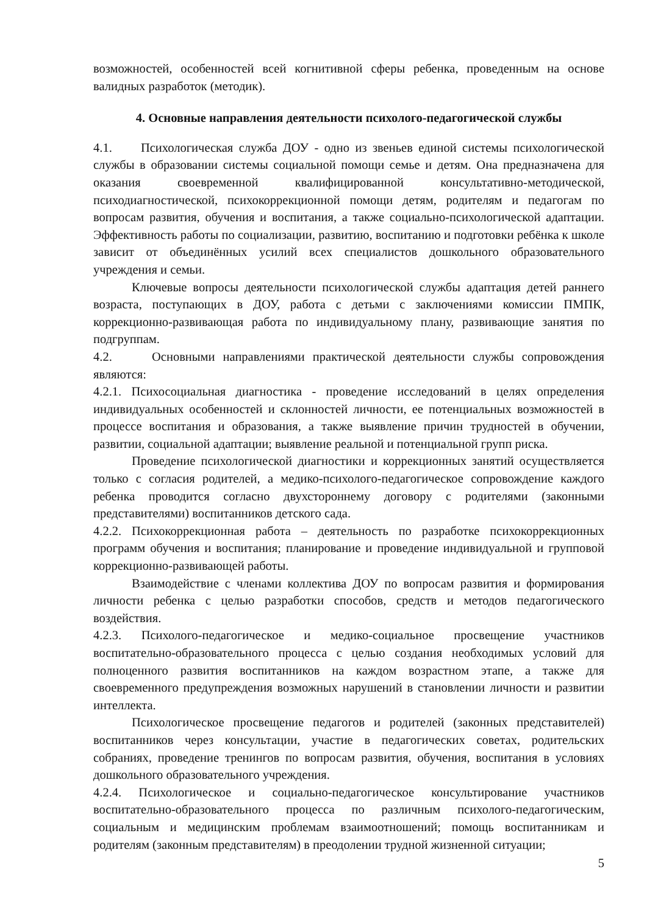возможностей, особенностей всей когнитивной сферы ребенка, проведенным на основе валидных разработок (методик).
4. Основные направления деятельности психолого-педагогической службы
4.1. Психологическая служба ДОУ - одно из звеньев единой системы психологической службы в образовании системы социальной помощи семье и детям. Она предназначена для оказания своевременной квалифицированной консультативно-методической, психодиагностической, психокоррекционной помощи детям, родителям и педагогам по вопросам развития, обучения и воспитания, а также социально-психологической адаптации. Эффективность работы по социализации, развитию, воспитанию и подготовки ребёнка к школе зависит от объединённых усилий всех специалистов дошкольного образовательного учреждения и семьи.
Ключевые вопросы деятельности психологической службы адаптация детей раннего возраста, поступающих в ДОУ, работа с детьми с заключениями комиссии ПМПК, коррекционно-развивающая работа по индивидуальному плану, развивающие занятия по подгруппам.
4.2. Основными направлениями практической деятельности службы сопровождения являются:
4.2.1. Психосоциальная диагностика - проведение исследований в целях определения индивидуальных особенностей и склонностей личности, ее потенциальных возможностей в процессе воспитания и образования, а также выявление причин трудностей в обучении, развитии, социальной адаптации; выявление реальной и потенциальной групп риска.
Проведение психологической диагностики и коррекционных занятий осуществляется только с согласия родителей, а медико-психолого-педагогическое сопровождение каждого ребенка проводится согласно двухстороннему договору с родителями (законными представителями) воспитанников детского сада.
4.2.2. Психокоррекционная работа – деятельность по разработке психокоррекционных программ обучения и воспитания; планирование и проведение индивидуальной и групповой коррекционно-развивающей работы.
Взаимодействие с членами коллектива ДОУ по вопросам развития и формирования личности ребенка с целью разработки способов, средств и методов педагогического воздействия.
4.2.3. Психолого-педагогическое и медико-социальное просвещение участников воспитательно-образовательного процесса с целью создания необходимых условий для полноценного развития воспитанников на каждом возрастном этапе, а также для своевременного предупреждения возможных нарушений в становлении личности и развитии интеллекта.
Психологическое просвещение педагогов и родителей (законных представителей) воспитанников через консультации, участие в педагогических советах, родительских собраниях, проведение тренингов по вопросам развития, обучения, воспитания в условиях дошкольного образовательного учреждения.
4.2.4. Психологическое и социально-педагогическое консультирование участников воспитательно-образовательного процесса по различным психолого-педагогическим, социальным и медицинским проблемам взаимоотношений; помощь воспитанникам и родителям (законным представителям) в преодолении трудной жизненной ситуации;
5